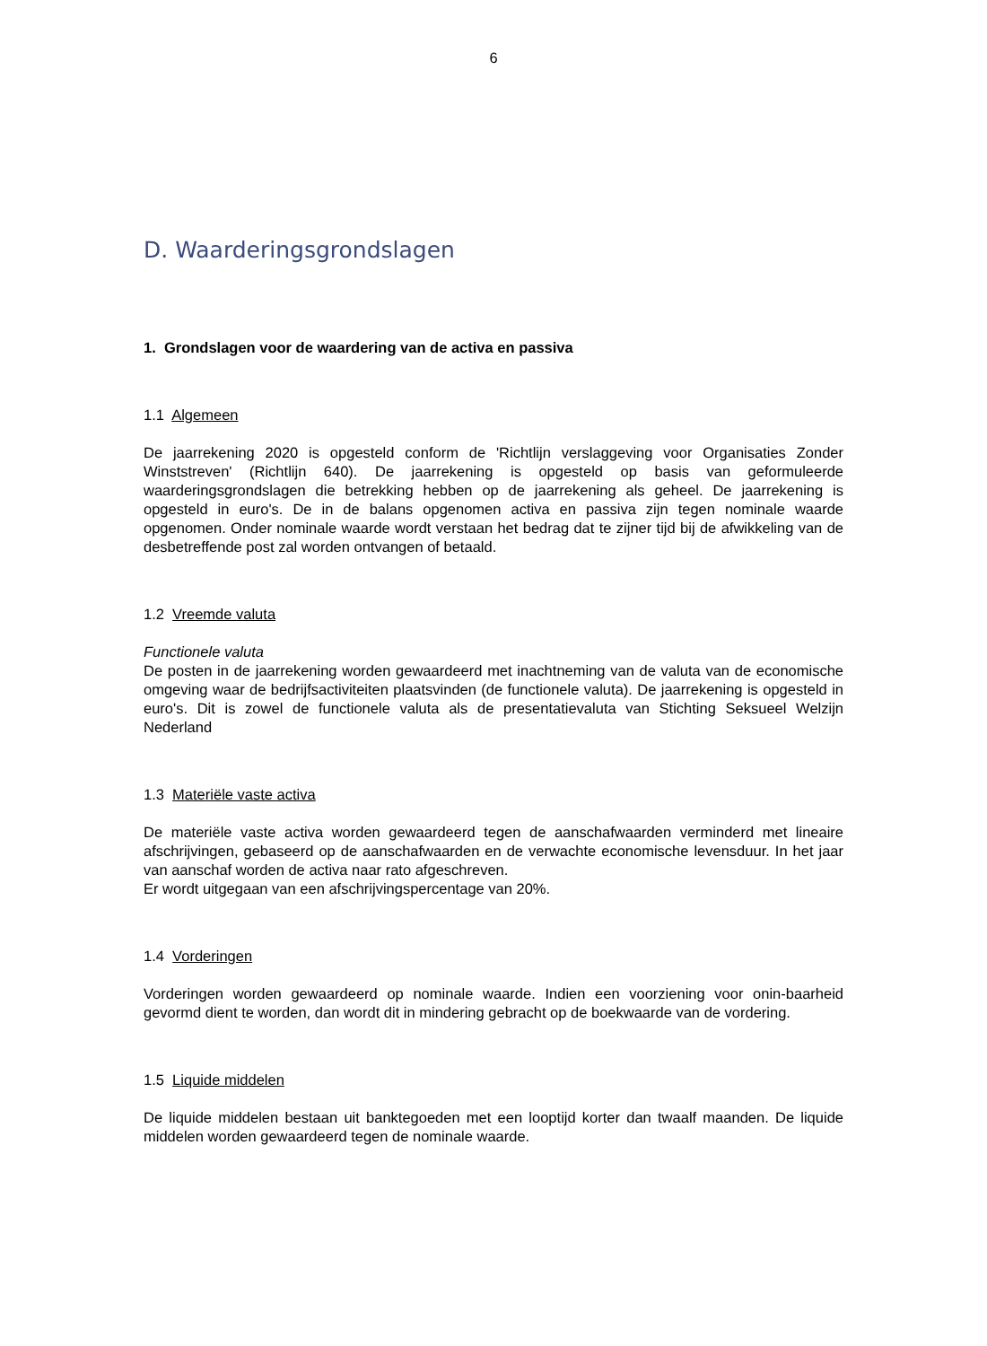6
D. Waarderingsgrondslagen
1. Grondslagen voor de waardering van de activa en passiva
1.1 Algemeen
De jaarrekening 2020 is opgesteld conform de 'Richtlijn verslaggeving voor Organisaties Zonder Winststreven' (Richtlijn 640). De jaarrekening is opgesteld op basis van geformuleerde waarderingsgrondslagen die betrekking hebben op de jaarrekening als geheel. De jaarrekening is opgesteld in euro's. De in de balans opgenomen activa en passiva zijn tegen nominale waarde opgenomen. Onder nominale waarde wordt verstaan het bedrag dat te zijner tijd bij de afwikkeling van de desbetreffende post zal worden ontvangen of betaald.
1.2 Vreemde valuta
Functionele valuta
De posten in de jaarrekening worden gewaardeerd met inachtneming van de valuta van de economische omgeving waar de bedrijfsactiviteiten plaatsvinden (de functionele valuta). De jaarrekening is opgesteld in euro's. Dit is zowel de functionele valuta als de presentatievaluta van Stichting Seksueel Welzijn Nederland
1.3 Materiële vaste activa
De materiële vaste activa worden gewaardeerd tegen de aanschafwaarden verminderd met lineaire afschrijvingen, gebaseerd op de aanschafwaarden en de verwachte economische levensduur. In het jaar van aanschaf worden de activa naar rato afgeschreven.
Er wordt uitgegaan van een afschrijvingspercentage van 20%.
1.4 Vorderingen
Vorderingen worden gewaardeerd op nominale waarde. Indien een voorziening voor onin-baarheid gevormd dient te worden, dan wordt dit in mindering gebracht op de boekwaarde van de vordering.
1.5 Liquide middelen
De liquide middelen bestaan uit banktegoeden met een looptijd korter dan twaalf maanden. De liquide middelen worden gewaardeerd tegen de nominale waarde.